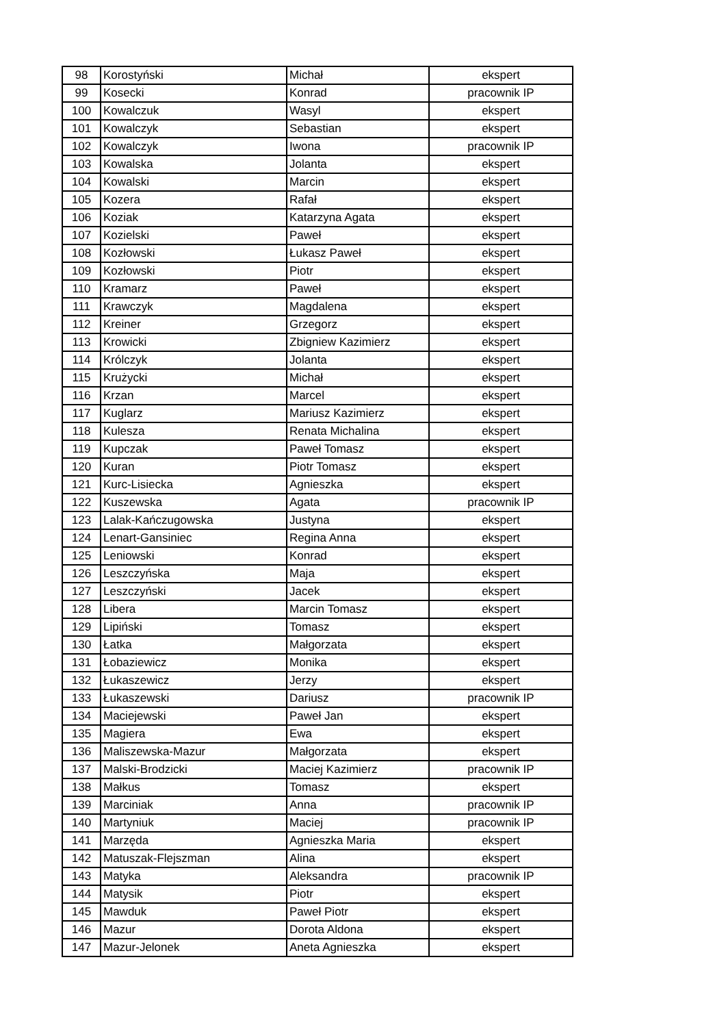| 98 | Korostyński | Michał | ekspert |
| 99 | Kosecki | Konrad | pracownik IP |
| 100 | Kowalczuk | Wasyl | ekspert |
| 101 | Kowalczyk | Sebastian | ekspert |
| 102 | Kowalczyk | Iwona | pracownik IP |
| 103 | Kowalska | Jolanta | ekspert |
| 104 | Kowalski | Marcin | ekspert |
| 105 | Kozera | Rafał | ekspert |
| 106 | Koziak | Katarzyna Agata | ekspert |
| 107 | Kozielski | Paweł | ekspert |
| 108 | Kozłowski | Łukasz Paweł | ekspert |
| 109 | Kozłowski | Piotr | ekspert |
| 110 | Kramarz | Paweł | ekspert |
| 111 | Krawczyk | Magdalena | ekspert |
| 112 | Kreiner | Grzegorz | ekspert |
| 113 | Krowicki | Zbigniew Kazimierz | ekspert |
| 114 | Królczyk | Jolanta | ekspert |
| 115 | Krużycki | Michał | ekspert |
| 116 | Krzan | Marcel | ekspert |
| 117 | Kuglarz | Mariusz Kazimierz | ekspert |
| 118 | Kulesza | Renata Michalina | ekspert |
| 119 | Kupczak | Paweł Tomasz | ekspert |
| 120 | Kuran | Piotr Tomasz | ekspert |
| 121 | Kurc-Lisiecka | Agnieszka | ekspert |
| 122 | Kuszewska | Agata | pracownik IP |
| 123 | Lalak-Kańczugowska | Justyna | ekspert |
| 124 | Lenart-Gansiniec | Regina Anna | ekspert |
| 125 | Leniowski | Konrad | ekspert |
| 126 | Leszczyńska | Maja | ekspert |
| 127 | Leszczyński | Jacek | ekspert |
| 128 | Libera | Marcin Tomasz | ekspert |
| 129 | Lipiński | Tomasz | ekspert |
| 130 | Łatka | Małgorzata | ekspert |
| 131 | Łobaziewicz | Monika | ekspert |
| 132 | Łukaszewicz | Jerzy | ekspert |
| 133 | Łukaszewski | Dariusz | pracownik IP |
| 134 | Maciejewski | Paweł Jan | ekspert |
| 135 | Magiera | Ewa | ekspert |
| 136 | Maliszewska-Mazur | Małgorzata | ekspert |
| 137 | Malski-Brodzicki | Maciej Kazimierz | pracownik IP |
| 138 | Małkus | Tomasz | ekspert |
| 139 | Marciniak | Anna | pracownik IP |
| 140 | Martyniuk | Maciej | pracownik IP |
| 141 | Marzęda | Agnieszka Maria | ekspert |
| 142 | Matuszak-Flejszman | Alina | ekspert |
| 143 | Matyka | Aleksandra | pracownik IP |
| 144 | Matysik | Piotr | ekspert |
| 145 | Mawduk | Paweł Piotr | ekspert |
| 146 | Mazur | Dorota Aldona | ekspert |
| 147 | Mazur-Jelonek | Aneta Agnieszka | ekspert |